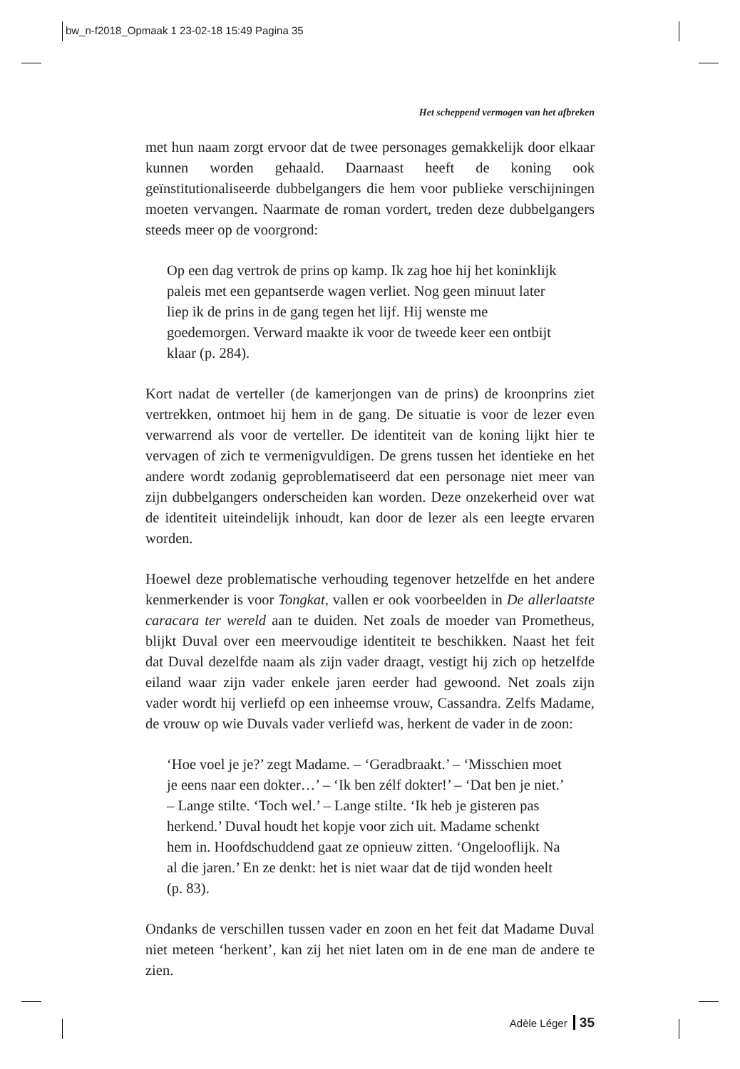bw_n-f2018_Opmaak 1 23-02-18 15:49 Pagina 35
Het scheppend vermogen van het afbreken
met hun naam zorgt ervoor dat de twee personages gemakkelijk door elkaar kunnen worden gehaald. Daarnaast heeft de koning ook geïnstitutionaliseerde dubbelgangers die hem voor publieke verschijningen moeten vervangen. Naarmate de roman vordert, treden deze dubbelgangers steeds meer op de voorgrond:
Op een dag vertrok de prins op kamp. Ik zag hoe hij het koninklijk paleis met een gepantserde wagen verliet. Nog geen minuut later liep ik de prins in de gang tegen het lijf. Hij wenste me goedemorgen. Verward maakte ik voor de tweede keer een ontbijt klaar (p. 284).
Kort nadat de verteller (de kamerjongen van de prins) de kroonprins ziet vertrekken, ontmoet hij hem in de gang. De situatie is voor de lezer even verwarrend als voor de verteller. De identiteit van de koning lijkt hier te vervagen of zich te vermenigvuldigen. De grens tussen het identieke en het andere wordt zodanig geproblematiseerd dat een personage niet meer van zijn dubbelgangers onderscheiden kan worden. Deze onzekerheid over wat de identiteit uiteindelijk inhoudt, kan door de lezer als een leegte ervaren worden.
Hoewel deze problematische verhouding tegenover hetzelfde en het andere kenmerkender is voor Tongkat, vallen er ook voorbeelden in De allerlaatste caracara ter wereld aan te duiden. Net zoals de moeder van Prometheus, blijkt Duval over een meervoudige identiteit te beschikken. Naast het feit dat Duval dezelfde naam als zijn vader draagt, vestigt hij zich op hetzelfde eiland waar zijn vader enkele jaren eerder had gewoond. Net zoals zijn vader wordt hij verliefd op een inheemse vrouw, Cassandra. Zelfs Madame, de vrouw op wie Duvals vader verliefd was, herkent de vader in de zoon:
‘Hoe voel je je?’ zegt Madame. – ‘Geradbraakt.’ – ‘Misschien moet je eens naar een dokter…’ – ‘Ik ben zélf dokter!’ – ‘Dat ben je niet.’ – Lange stilte. ‘Toch wel.’ – Lange stilte. ‘Ik heb je gisteren pas herkend.’ Duval houdt het kopje voor zich uit. Madame schenkt hem in. Hoofdschuddend gaat ze opnieuw zitten. ‘Ongelooflijk. Na al die jaren.’ En ze denkt: het is niet waar dat de tijd wonden heelt (p. 83).
Ondanks de verschillen tussen vader en zoon en het feit dat Madame Duval niet meteen ‘herkent’, kan zij het niet laten om in de ene man de andere te zien.
Adèle Léger 35